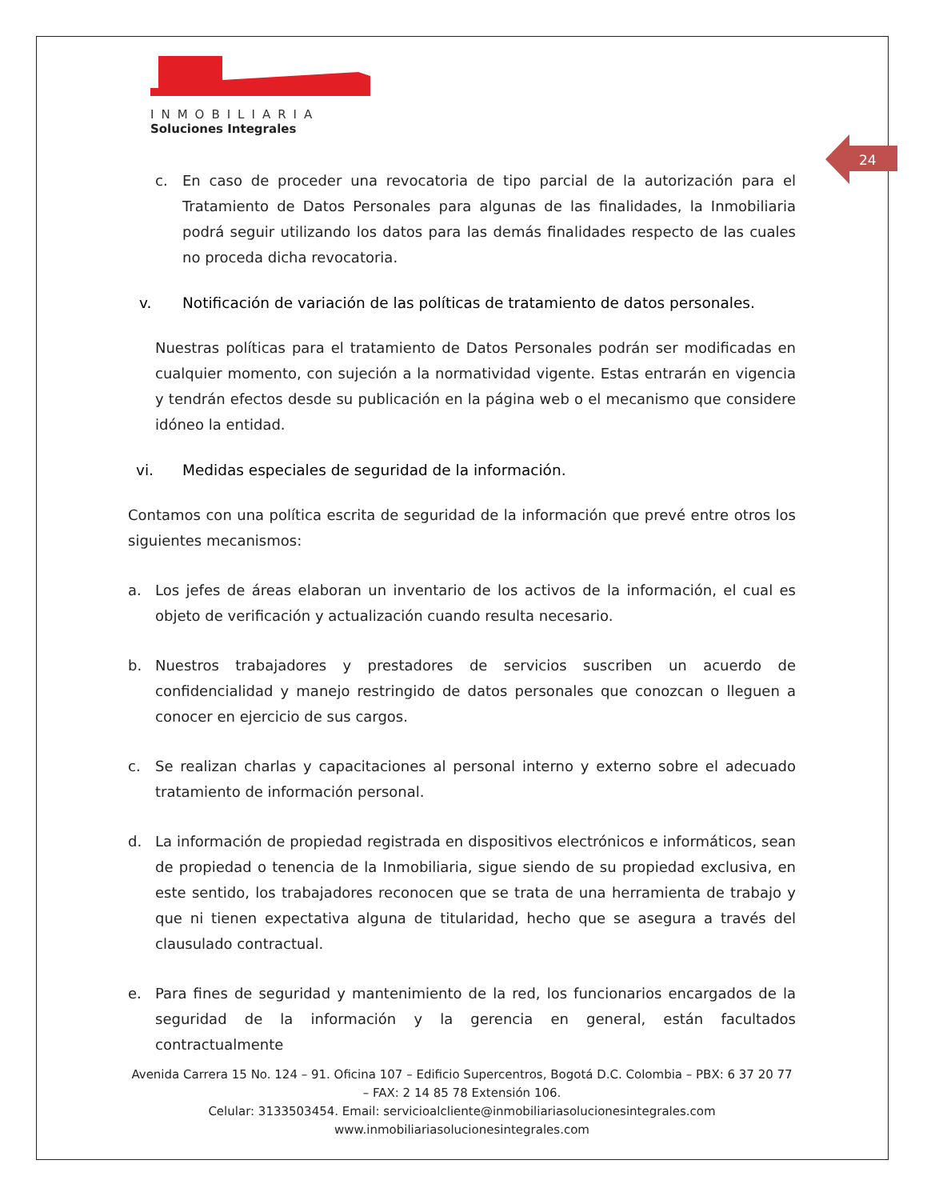24
INMOBILIARIA
Soluciones Integrales
c. En caso de proceder una revocatoria de tipo parcial de la autorización para el Tratamiento de Datos Personales para algunas de las finalidades, la Inmobiliaria podrá seguir utilizando los datos para las demás finalidades respecto de las cuales no proceda dicha revocatoria.
v. Notificación de variación de las políticas de tratamiento de datos personales.
Nuestras políticas para el tratamiento de Datos Personales podrán ser modificadas en cualquier momento, con sujeción a la normatividad vigente. Estas entrarán en vigencia y tendrán efectos desde su publicación en la página web o el mecanismo que considere idóneo la entidad.
vi. Medidas especiales de seguridad de la información.
Contamos con una política escrita de seguridad de la información que prevé entre otros los siguientes mecanismos:
a. Los jefes de áreas elaboran un inventario de los activos de la información, el cual es objeto de verificación y actualización cuando resulta necesario.
b. Nuestros trabajadores y prestadores de servicios suscriben un acuerdo de confidencialidad y manejo restringido de datos personales que conozcan o lleguen a conocer en ejercicio de sus cargos.
c. Se realizan charlas y capacitaciones al personal interno y externo sobre el adecuado tratamiento de información personal.
d. La información de propiedad registrada en dispositivos electrónicos e informáticos, sean de propiedad o tenencia de la Inmobiliaria, sigue siendo de su propiedad exclusiva, en este sentido, los trabajadores reconocen que se trata de una herramienta de trabajo y que ni tienen expectativa alguna de titularidad, hecho que se asegura a través del clausulado contractual.
e. Para fines de seguridad y mantenimiento de la red, los funcionarios encargados de la seguridad de la información y la gerencia en general, están facultados contractualmente
Avenida Carrera 15 No. 124 – 91. Oficina 107 – Edificio Supercentros, Bogotá D.C. Colombia – PBX: 6 37 20 77 – FAX: 2 14 85 78 Extensión 106.
Celular: 3133503454. Email: servicioalcliente@inmobiliariasolucionesintegrales.com
www.inmobiliariasolucionesintegrales.com